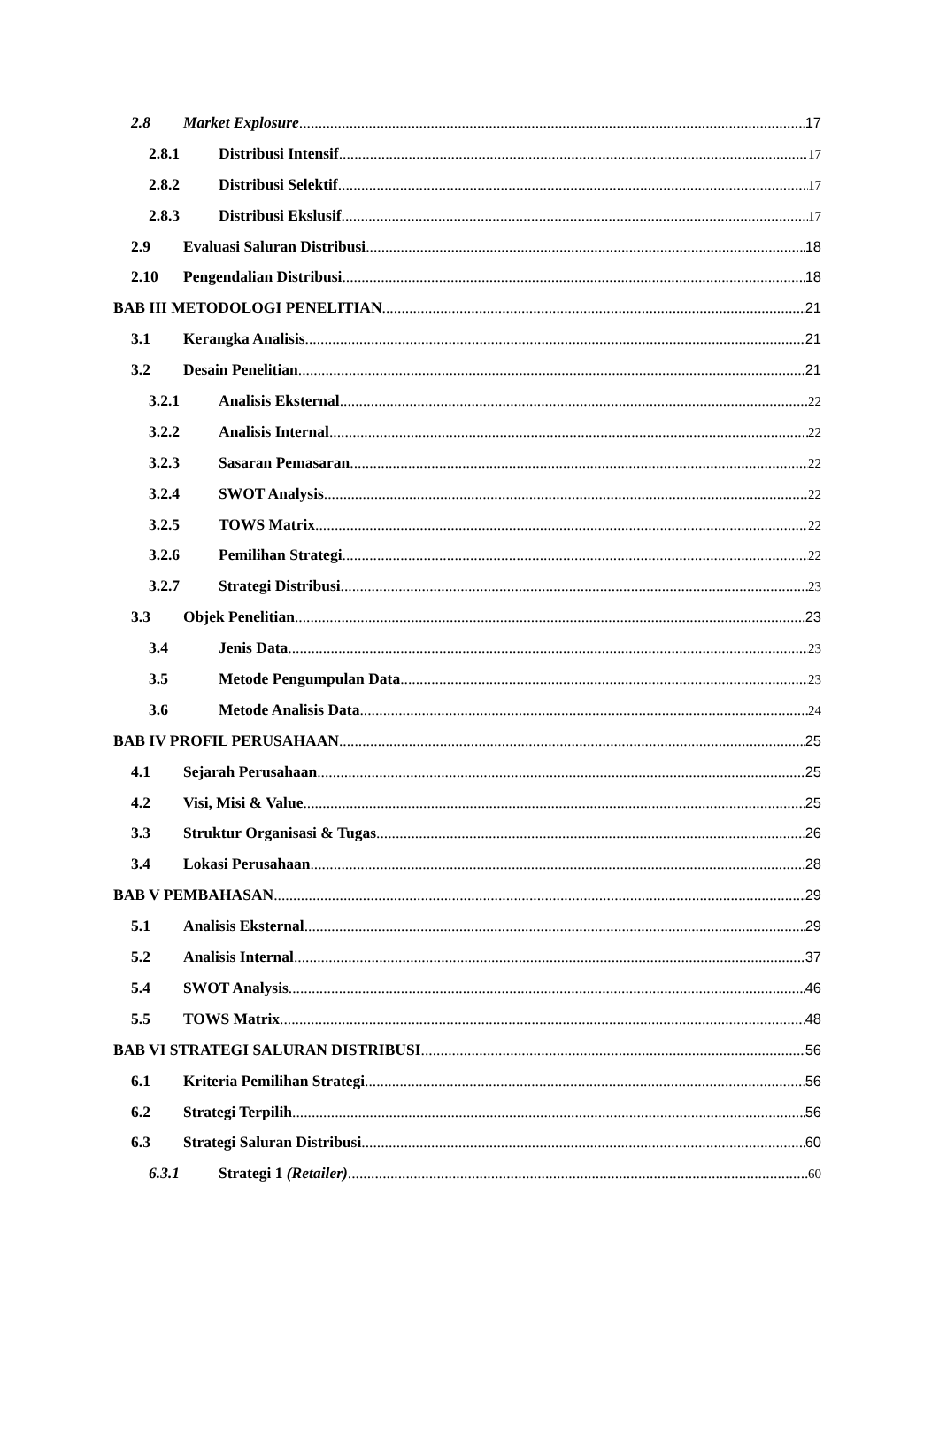2.8 Market Explosure 17
2.8.1 Distribusi Intensif 17
2.8.2 Distribusi Selektif 17
2.8.3 Distribusi Ekslusif 17
2.9 Evaluasi Saluran Distribusi 18
2.10 Pengendalian Distribusi 18
BAB III METODOLOGI PENELITIAN 21
3.1 Kerangka Analisis 21
3.2 Desain Penelitian 21
3.2.1 Analisis Eksternal 22
3.2.2 Analisis Internal 22
3.2.3 Sasaran Pemasaran 22
3.2.4 SWOT Analysis 22
3.2.5 TOWS Matrix 22
3.2.6 Pemilihan Strategi 22
3.2.7 Strategi Distribusi 23
3.3 Objek Penelitian 23
3.4 Jenis Data 23
3.5 Metode Pengumpulan Data 23
3.6 Metode Analisis Data 24
BAB IV PROFIL PERUSAHAAN 25
4.1 Sejarah Perusahaan 25
4.2 Visi, Misi & Value 25
3.3 Struktur Organisasi & Tugas 26
3.4 Lokasi Perusahaan 28
BAB V PEMBAHASAN 29
5.1 Analisis Eksternal 29
5.2 Analisis Internal 37
5.4 SWOT Analysis 46
5.5 TOWS Matrix 48
BAB VI STRATEGI SALURAN DISTRIBUSI 56
6.1 Kriteria Pemilihan Strategi 56
6.2 Strategi Terpilih 56
6.3 Strategi Saluran Distribusi 60
6.3.1 Strategi 1 (Retailer) 60